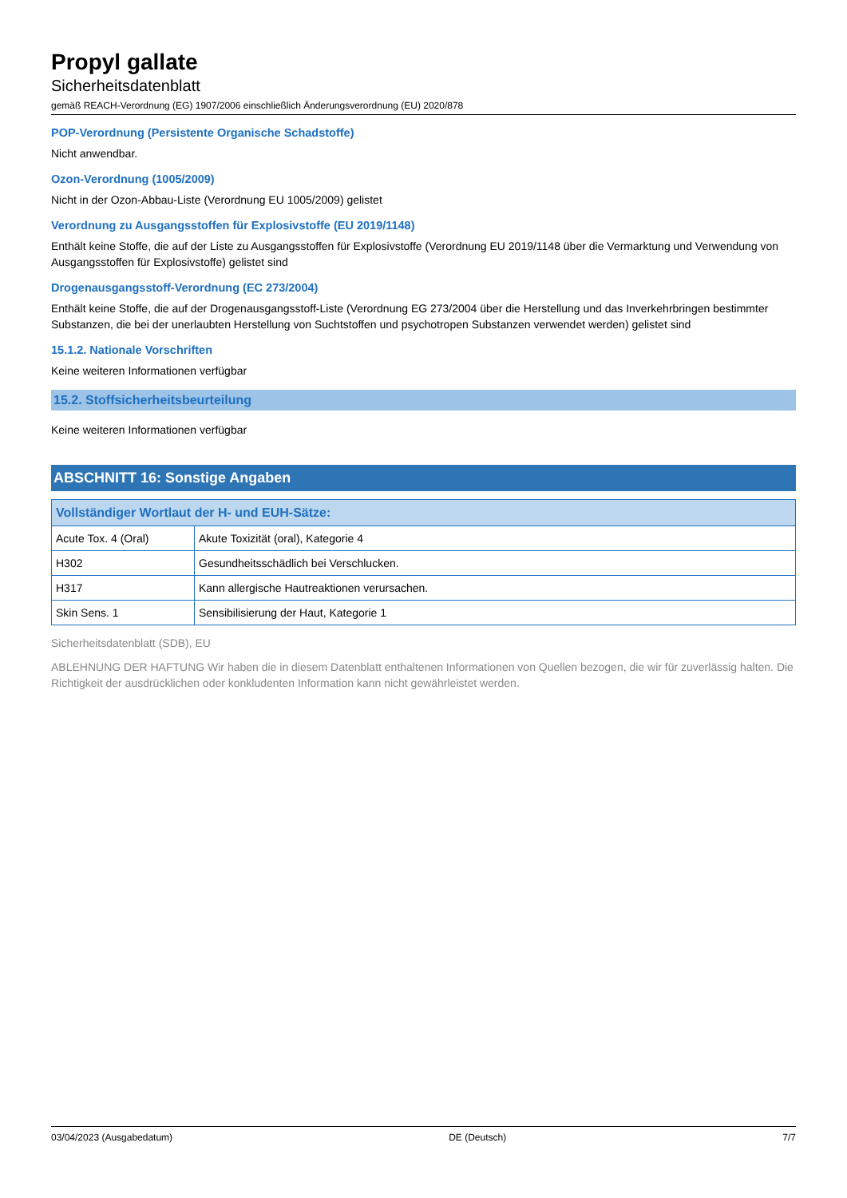Propyl gallate
Sicherheitsdatenblatt
gemäß REACH-Verordnung (EG) 1907/2006 einschließlich Änderungsverordnung (EU) 2020/878
POP-Verordnung (Persistente Organische Schadstoffe)
Nicht anwendbar.
Ozon-Verordnung (1005/2009)
Nicht in der Ozon-Abbau-Liste (Verordnung EU 1005/2009) gelistet
Verordnung zu Ausgangsstoffen für Explosivstoffe (EU 2019/1148)
Enthält keine Stoffe, die auf der Liste zu Ausgangsstoffen für Explosivstoffe (Verordnung EU 2019/1148 über die Vermarktung und Verwendung von Ausgangsstoffen für Explosivstoffe) gelistet sind
Drogenausgangsstoff-Verordnung (EC 273/2004)
Enthält keine Stoffe, die auf der Drogenausgangsstoff-Liste (Verordnung EG 273/2004 über die Herstellung und das Inverkehrbringen bestimmter Substanzen, die bei der unerlaubten Herstellung von Suchtstoffen und psychotropen Substanzen verwendet werden) gelistet sind
15.1.2. Nationale Vorschriften
Keine weiteren Informationen verfügbar
15.2. Stoffsicherheitsbeurteilung
Keine weiteren Informationen verfügbar
ABSCHNITT 16: Sonstige Angaben
| Vollständiger Wortlaut der H- und EUH-Sätze: | |
| --- | --- |
| Acute Tox. 4 (Oral) | Akute Toxizität (oral), Kategorie 4 |
| H302 | Gesundheitsschädlich bei Verschlucken. |
| H317 | Kann allergische Hautreaktionen verursachen. |
| Skin Sens. 1 | Sensibilisierung der Haut, Kategorie 1 |
Sicherheitsdatenblatt (SDB), EU
ABLEHNUNG DER HAFTUNG Wir haben die in diesem Datenblatt enthaltenen Informationen von Quellen bezogen, die wir für zuverlässig halten. Die Richtigkeit der ausdrücklichen oder konkludenten Information kann nicht gewährleistet werden.
03/04/2023 (Ausgabedatum) DE (Deutsch) 7/7